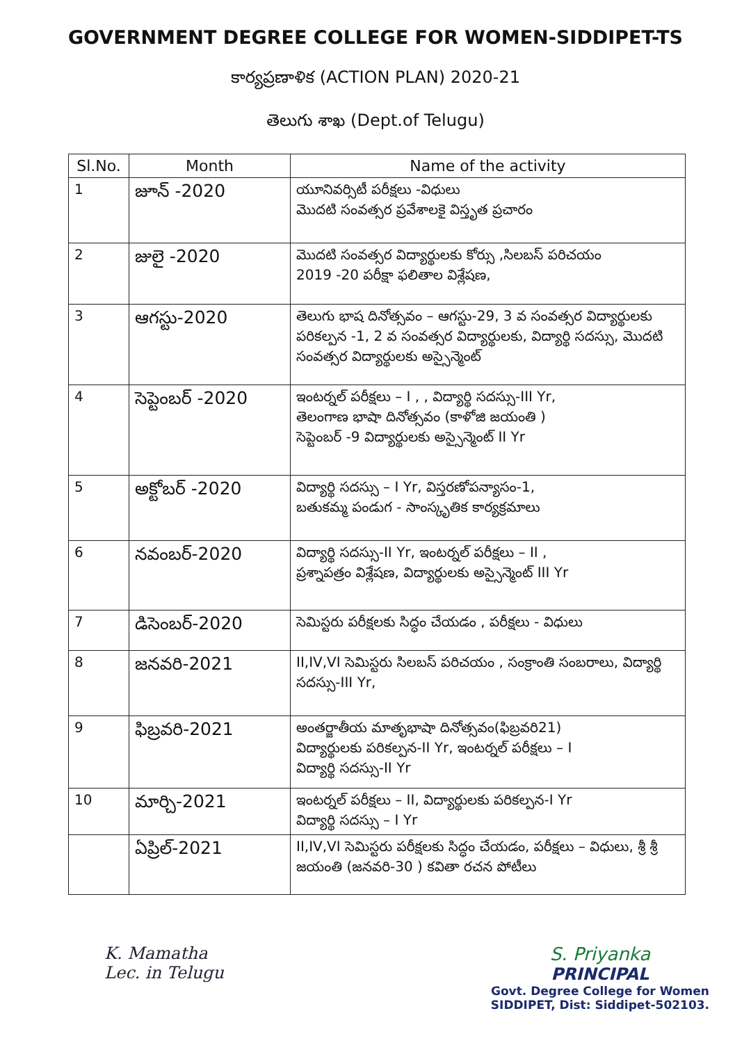GOVERNMENT DEGREE COLLEGE FOR WOMEN-SIDDIPET-TS
కార్యప్రణాళిక (ACTION PLAN) 2020-21
తెలుగు శాఖ (Dept.of Telugu)
| Sl.No. | Month | Name of the activity |
| --- | --- | --- |
| 1 | జూన్ -2020 | యూనివర్సిటీ పరీక్షలు -విధులు మొదటి సంవత్సర ప్రవేశాలకై విస్తృత ప్రచారం |
| 2 | జులై -2020 | మొదటి సంవత్సర విద్యార్థులకు కోర్సు ,సిలబస్ పరిచయం 2019 -20 పరీక్షా ఫలితాల విశ్లేషణ, |
| 3 | ఆగస్టు-2020 | తెలుగు భాష దినోత్సవం – ఆగస్టు-29, 3 వ సంవత్సర విద్యార్థులకు పరికల్పన -1, 2 వ సంవత్సర విద్యార్థులకు, విద్యార్థి సదస్సు, మొదటి సంవత్సర విద్యార్థులకు అస్సైన్మెంట్ |
| 4 | సెప్టెంబర్ -2020 | ఇంటర్నల్ పరీక్షలు – I , , విద్యార్థి సదస్సు-III Yr, తెలంగాణ భాషా దినోత్సవం (కాళోజి జయంతి ) సెప్టెంబర్ -9 విద్యార్థులకు అస్సైన్మెంట్ II Yr |
| 5 | అక్టోబర్ -2020 | విద్యార్థి సదస్సు – I Yr, విస్తరణోపన్యాసం-1, బతుకమ్మ పండుగ - సాంస్కృతిక కార్యక్రమాలు |
| 6 | నవంబర్-2020 | విద్యార్థి సదస్సు-II Yr, ఇంటర్నల్ పరీక్షలు – II , ప్రశ్నాపత్రం విశ్లేషణ, విద్యార్థులకు అస్సైన్మెంట్ III Yr |
| 7 | డిసెంబర్-2020 | సెమిస్టరు పరీక్షలకు సిద్ధం చేయడం , పరీక్షలు - విధులు |
| 8 | జనవరి-2021 | II,IV,VI సెమిస్టరు సిలబస్ పరిచయం , సంక్రాంతి సంబరాలు, విద్యార్థి సదస్సు-III Yr, |
| 9 | ఫిబ్రవరి-2021 | అంతర్జాతీయ మాతృభాషా దినోత్సవం(ఫిబ్రవరి21) విద్యార్థులకు పరికల్పన-II Yr, ఇంటర్నల్ పరీక్షలు – I విద్యార్థి సదస్సు-II Yr |
| 10 | మార్చి-2021 | ఇంటర్నల్ పరీక్షలు – II, విద్యార్థులకు పరికల్పన-I Yr విద్యార్థి సదస్సు – I Yr |
| | ఏప్రిల్-2021 | II,IV,VI సెమిస్టరు పరీక్షలకు సిద్ధం చేయడం, పరీక్షలు – విధులు, శ్రీ శ్రీ జయంతి (జనవరి-30 ) కవితా రచన పోటీలు |
K. Mamatha
Lec. in Telugu
S. Priyanka
PRINCIPAL
Govt. Degree College for Women
SIDDIPET, Dist: Siddipet-502103.